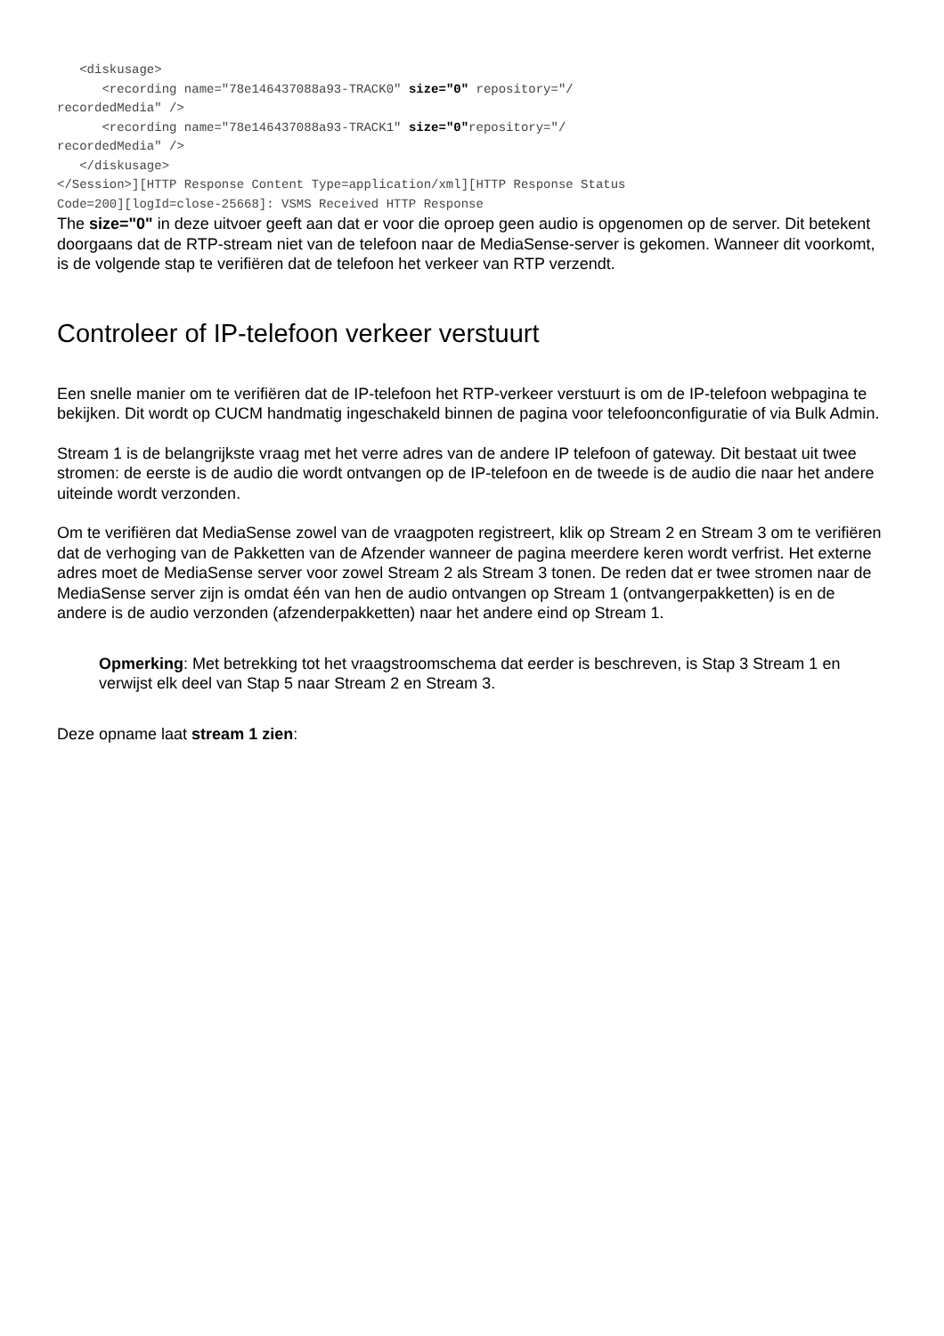<diskusage>
      <recording name="78e146437088a93-TRACK0" size="0" repository="/
recordedMedia" />
      <recording name="78e146437088a93-TRACK1" size="0"repository="/
recordedMedia" />
   </diskusage>
</Session>][HTTP Response Content Type=application/xml][HTTP Response Status
Code=200][logId=close-25668]: VSMS Received HTTP Response
The size="0" in deze uitvoer geeft aan dat er voor die oproep geen audio is opgenomen op de server. Dit betekent doorgaans dat de RTP-stream niet van de telefoon naar de MediaSense-server is gekomen. Wanneer dit voorkomt, is de volgende stap te verifiëren dat de telefoon het verkeer van RTP verzendt.
Controleer of IP-telefoon verkeer verstuurt
Een snelle manier om te verifiëren dat de IP-telefoon het RTP-verkeer verstuurt is om de IP-telefoon webpagina te bekijken. Dit wordt op CUCM handmatig ingeschakeld binnen de pagina voor telefoonconfiguratie of via Bulk Admin.
Stream 1 is de belangrijkste vraag met het verre adres van de andere IP telefoon of gateway. Dit bestaat uit twee stromen: de eerste is de audio die wordt ontvangen op de IP-telefoon en de tweede is de audio die naar het andere uiteinde wordt verzonden.
Om te verifiëren dat MediaSense zowel van de vraagpoten registreert, klik op Stream 2 en Stream 3 om te verifiëren dat de verhoging van de Pakketten van de Afzender wanneer de pagina meerdere keren wordt verfrist. Het externe adres moet de MediaSense server voor zowel Stream 2 als Stream 3 tonen. De reden dat er twee stromen naar de MediaSense server zijn is omdat één van hen de audio ontvangen op Stream 1 (ontvangerpakketten) is en de andere is de audio verzonden (afzenderpakketten) naar het andere eind op Stream 1.
Opmerking: Met betrekking tot het vraagstroomschema dat eerder is beschreven, is Stap 3 Stream 1 en verwijst elk deel van Stap 5 naar Stream 2 en Stream 3.
Deze opname laat stream 1 zien: